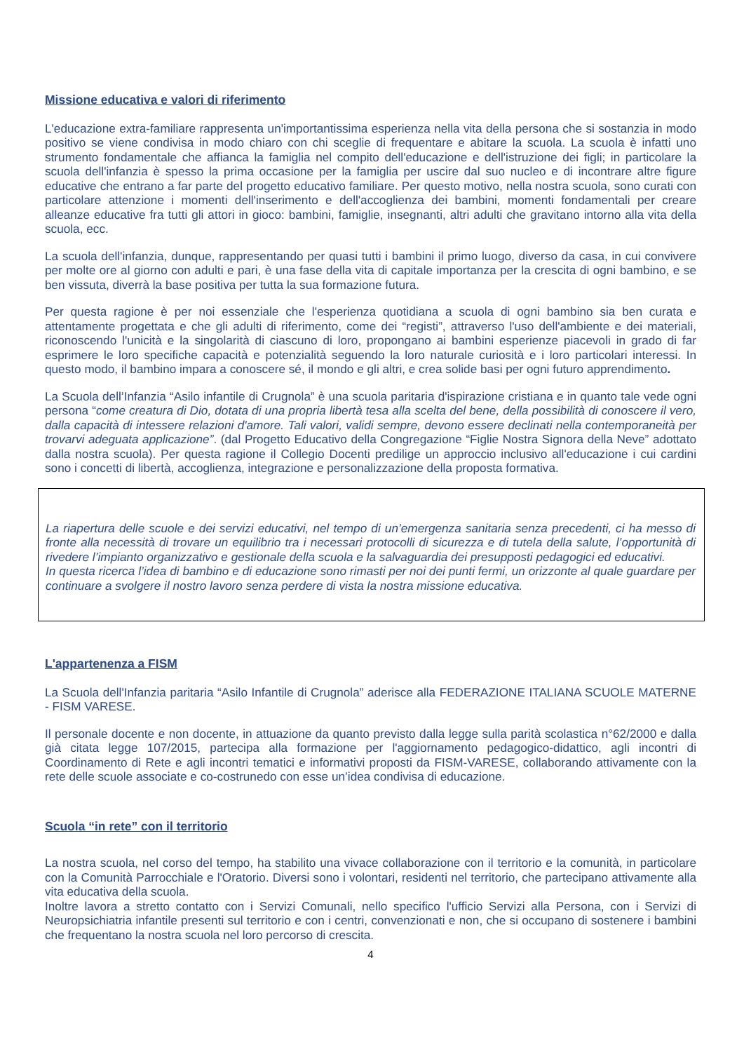Missione educativa e valori di riferimento
L'educazione extra-familiare rappresenta un'importantissima esperienza nella vita della persona che si sostanzia in modo positivo se viene condivisa in modo chiaro con chi sceglie di frequentare e abitare la scuola. La scuola è infatti uno strumento fondamentale che affianca la famiglia nel compito dell'educazione e dell'istruzione dei figli; in particolare la scuola dell'infanzia è spesso la prima occasione per la famiglia per uscire dal suo nucleo e di incontrare altre figure educative che entrano a far parte del progetto educativo familiare. Per questo motivo, nella nostra scuola, sono curati con particolare attenzione i momenti dell'inserimento e dell'accoglienza dei bambini, momenti fondamentali per creare alleanze educative fra tutti gli attori in gioco: bambini, famiglie, insegnanti, altri adulti che gravitano intorno alla vita della scuola, ecc.
La scuola dell'infanzia, dunque, rappresentando per quasi tutti i bambini il primo luogo, diverso da casa, in cui convivere per molte ore al giorno con adulti e pari, è una fase della vita di capitale importanza per la crescita di ogni bambino, e se ben vissuta, diverrà la base positiva per tutta la sua formazione futura.
Per questa ragione è per noi essenziale che l'esperienza quotidiana a scuola di ogni bambino sia ben curata e attentamente progettata e che gli adulti di riferimento, come dei “registi”, attraverso l'uso dell'ambiente e dei materiali, riconoscendo l'unicità e la singolarità di ciascuno di loro, propongano ai bambini esperienze piacevoli in grado di far esprimere le loro specifiche capacità e potenzialità seguendo la loro naturale curiosità e i loro particolari interessi. In questo modo, il bambino impara a conoscere sé, il mondo e gli altri, e crea solide basi per ogni futuro apprendimento.
La Scuola dell’Infanzia “Asilo infantile di Crugnola” è una scuola paritaria d'ispirazione cristiana e in quanto tale vede ogni persona “come creatura di Dio, dotata di una propria libertà tesa alla scelta del bene, della possibilità di conoscere il vero, dalla capacità di intessere relazioni d'amore. Tali valori, validi sempre, devono essere declinati nella contemporaneità per trovarvi adeguata applicazione”. (dal Progetto Educativo della Congregazione “Figlie Nostra Signora della Neve” adottato dalla nostra scuola). Per questa ragione il Collegio Docenti predilige un approccio inclusivo all'educazione i cui cardini sono i concetti di libertà, accoglienza, integrazione e personalizzazione della proposta formativa.
La riapertura delle scuole e dei servizi educativi, nel tempo di un’emergenza sanitaria senza precedenti, ci ha messo di fronte alla necessità di trovare un equilibrio tra i necessari protocolli di sicurezza e di tutela della salute, l’opportunità di rivedere l’impianto organizzativo e gestionale della scuola e la salvaguardia dei presupposti pedagogici ed educativi.
In questa ricerca l’idea di bambino e di educazione sono rimasti per noi dei punti fermi, un orizzonte al quale guardare per continuare a svolgere il nostro lavoro senza perdere di vista la nostra missione educativa.
L'appartenenza a FISM
La Scuola dell'Infanzia paritaria “Asilo Infantile di Crugnola” aderisce alla FEDERAZIONE ITALIANA SCUOLE MATERNE - FISM VARESE.
Il personale docente e non docente, in attuazione da quanto previsto dalla legge sulla parità scolastica n°62/2000 e dalla già citata legge 107/2015, partecipa alla formazione per l'aggiornamento pedagogico-didattico, agli incontri di Coordinamento di Rete e agli incontri tematici e informativi proposti da FISM-VARESE, collaborando attivamente con la rete delle scuole associate e co-costrunedo con esse un’idea condivisa di educazione.
Scuola “in rete” con il territorio
La nostra scuola, nel corso del tempo, ha stabilito una vivace collaborazione con il territorio e la comunità, in particolare con la Comunità Parrocchiale e l'Oratorio. Diversi sono i volontari, residenti nel territorio, che partecipano attivamente alla vita educativa della scuola.
Inoltre lavora a stretto contatto con i Servizi Comunali, nello specifico l'ufficio Servizi alla Persona, con i Servizi di Neuropsichiatria infantile presenti sul territorio e con i centri, convenzionati e non, che si occupano di sostenere i bambini che frequentano la nostra scuola nel loro percorso di crescita.
4